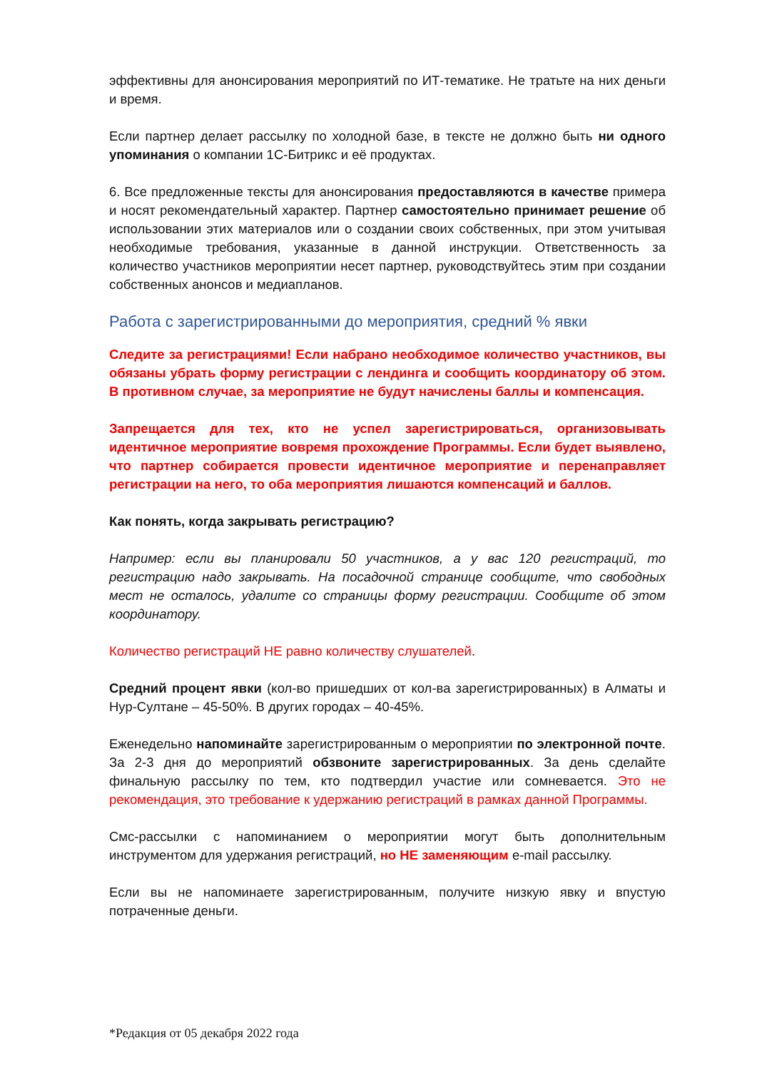эффективны для анонсирования мероприятий по ИТ-тематике. Не тратьте на них деньги и время.
Если партнер делает рассылку по холодной базе, в тексте не должно быть ни одного упоминания о компании 1С-Битрикс и её продуктах.
6. Все предложенные тексты для анонсирования предоставляются в качестве примера и носят рекомендательный характер. Партнер самостоятельно принимает решение об использовании этих материалов или о создании своих собственных, при этом учитывая необходимые требования, указанные в данной инструкции. Ответственность за количество участников мероприятии несет партнер, руководствуйтесь этим при создании собственных анонсов и медиапланов.
Работа с зарегистрированными до мероприятия, средний % явки
Следите за регистрациями! Если набрано необходимое количество участников, вы обязаны убрать форму регистрации с лендинга и сообщить координатору об этом. В противном случае, за мероприятие не будут начислены баллы и компенсация.
Запрещается для тех, кто не успел зарегистрироваться, организовывать идентичное мероприятие вовремя прохождение Программы. Если будет выявлено, что партнер собирается провести идентичное мероприятие и перенаправляет регистрации на него, то оба мероприятия лишаются компенсаций и баллов.
Как понять, когда закрывать регистрацию?
Например: если вы планировали 50 участников, а у вас 120 регистраций, то регистрацию надо закрывать. На посадочной странице сообщите, что свободных мест не осталось, удалите со страницы форму регистрации. Сообщите об этом координатору.
Количество регистраций НЕ равно количеству слушателей.
Средний процент явки (кол-во пришедших от кол-ва зарегистрированных) в Алматы и Нур-Султане – 45-50%. В других городах – 40-45%.
Еженедельно напоминайте зарегистрированным о мероприятии по электронной почте. За 2-3 дня до мероприятий обзвоните зарегистрированных. За день сделайте финальную рассылку по тем, кто подтвердил участие или сомневается. Это не рекомендация, это требование к удержанию регистраций в рамках данной Программы.
Смс-рассылки с напоминанием о мероприятии могут быть дополнительным инструментом для удержания регистраций, но НЕ заменяющим e-mail рассылку.
Если вы не напоминаете зарегистрированным, получите низкую явку и впустую потраченные деньги.
*Редакция от 05 декабря 2022 года